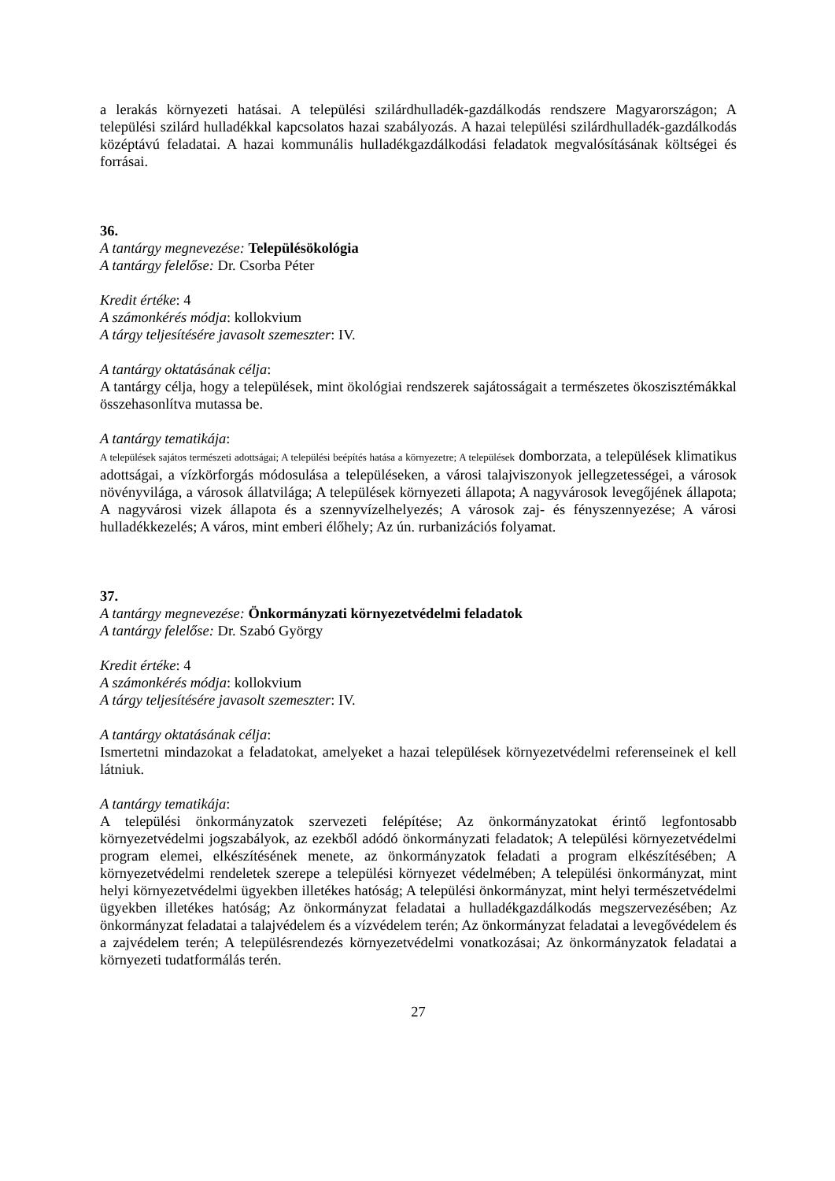a lerakás környezeti hatásai. A települési szilárdhulladék-gazdálkodás rendszere Magyarországon; A települési szilárd hulladékkal kapcsolatos hazai szabályozás. A hazai települési szilárdhulladék-gazdálkodás középtávú feladatai. A hazai kommunális hulladékgazdálkodási feladatok megvalósításának költségei és forrásai.
36.
A tantárgy megnevezése: Településökológia
A tantárgy felelőse: Dr. Csorba Péter
Kredit értéke: 4
A számonkérés módja: kollokvium
A tárgy teljesítésére javasolt szemeszter: IV.
A tantárgy oktatásának célja:
A tantárgy célja, hogy a települések, mint ökológiai rendszerek sajátosságait a természetes ökoszisztémákkal összehasonlítva mutassa be.
A tantárgy tematikája:
A települések sajátos természeti adottságai; A települési beépítés hatása a környezetre; A települések domborzata, a települések klimatikus adottságai, a vízkörforgás módosulása a településeken, a városi talajviszonyok jellegzetességei, a városok növényvilága, a városok állatvilága; A települések környezeti állapota; A nagyvárosok levegőjének állapota; A nagyvárosi vizek állapota és a szennyvízelhelyezés; A városok zaj- és fényszennyezése; A városi hulladékkezelés; A város, mint emberi élőhely; Az ún. rurbanizációs folyamat.
37.
A tantárgy megnevezése: Önkormányzati környezetvédelmi feladatok
A tantárgy felelőse: Dr. Szabó György
Kredit értéke: 4
A számonkérés módja: kollokvium
A tárgy teljesítésére javasolt szemeszter: IV.
A tantárgy oktatásának célja:
Ismertetni mindazokat a feladatokat, amelyeket a hazai települések környezetvédelmi referenseinek el kell látniuk.
A tantárgy tematikája:
A települési önkormányzatok szervezeti felépítése; Az önkormányzatokat érintő legfontosabb környezetvédelmi jogszabályok, az ezekből adódó önkormányzati feladatok; A települési környezetvédelmi program elemei, elkészítésének menete, az önkormányzatok feladati a program elkészítésében; A környezetvédelmi rendeletek szerepe a települési környezet védelmében; A települési önkormányzat, mint helyi környezetvédelmi ügyekben illetékes hatóság; A települési önkormányzat, mint helyi természetvédelmi ügyekben illetékes hatóság; Az önkormányzat feladatai a hulladékgazdálkodás megszervezésében; Az önkormányzat feladatai a talajvédelem és a vízvédelem terén; Az önkormányzat feladatai a levegővédelem és a zajvédelem terén; A településrendezés környezetvédelmi vonatkozásai; Az önkormányzatok feladatai a környezeti tudatformálás terén.
27